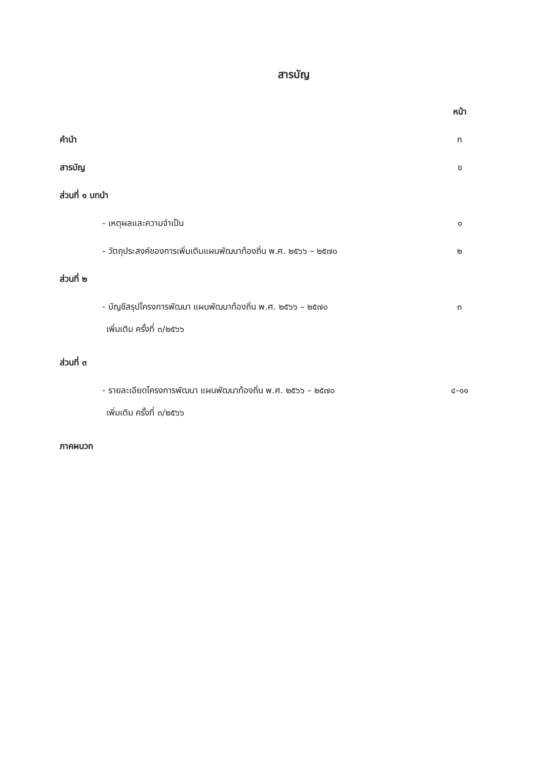สารบัญ
หน้า
คำนำ ก
สารบัญ ข
ส่วนที่ ๑ บทนำ
- เหตุผลและความจำเป็น ๑
- วัตถุประสงค์ของการเพิ่มเติมแผนพัฒนาท้องถิ่น พ.ศ. ๒๕๖๖ – ๒๕๗๐ ๒
ส่วนที่ ๒
- บัญชีสรุปโครงการพัฒนา แผนพัฒนาท้องถิ่น พ.ศ. ๒๕๖๖ – ๒๕๗๐ ๓
เพิ่มเติม ครั้งที่ ๓/๒๕๖๖
ส่วนที่ ๓
- รายละเอียดโครงการพัฒนา แผนพัฒนาท้องถิ่น พ.ศ. ๒๕๖๖ – ๒๕๗๐ ๔-๑๑
เพิ่มเติม ครั้งที่ ๓/๒๕๖๖
ภาคผนวก